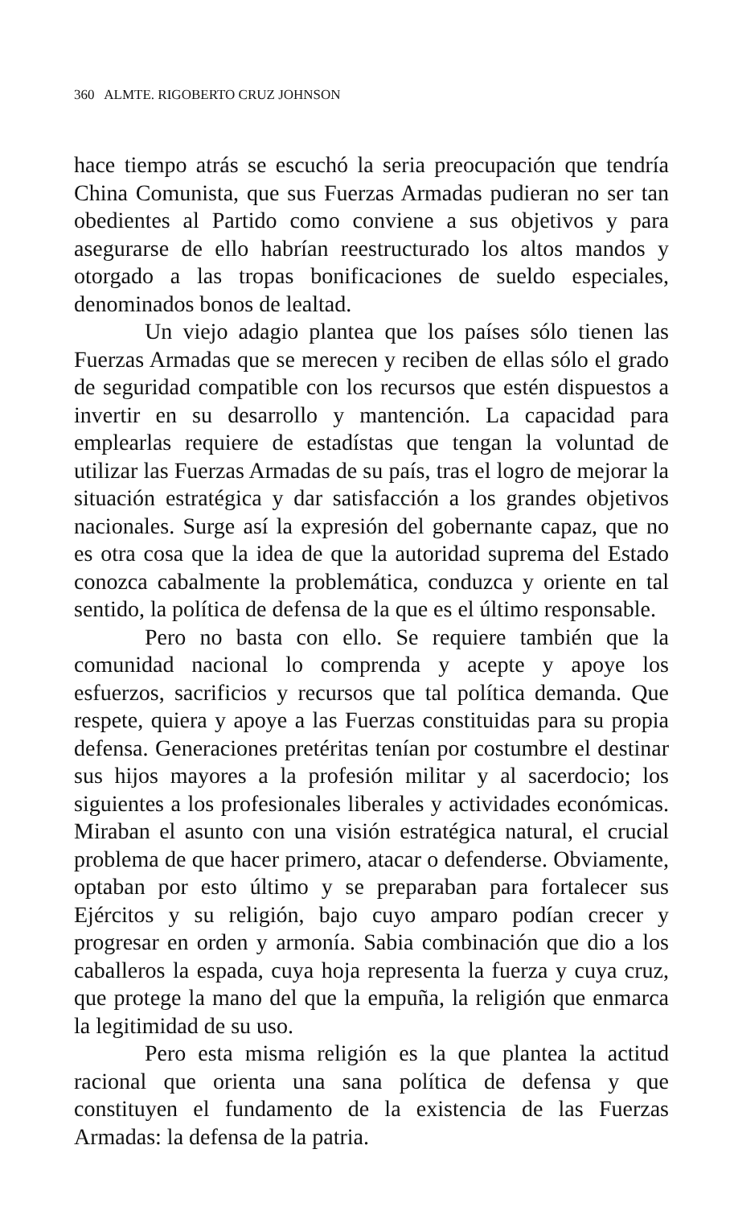360 ALMTE. RIGOBERTO CRUZ JOHNSON
hace tiempo atrás se escuchó la seria preocupación que tendría China Comunista, que sus Fuerzas Armadas pudieran no ser tan obedientes al Partido como conviene a sus objetivos y para asegurarse de ello habrían reestructurado los altos mandos y otorgado a las tropas bonificaciones de sueldo especiales, denominados bonos de lealtad.
Un viejo adagio plantea que los países sólo tienen las Fuerzas Armadas que se merecen y reciben de ellas sólo el grado de seguridad compatible con los recursos que estén dispuestos a invertir en su desarrollo y mantención. La capacidad para emplearlas requiere de estadístas que tengan la voluntad de utilizar las Fuerzas Armadas de su país, tras el logro de mejorar la situación estratégica y dar satisfacción a los grandes objetivos nacionales. Surge así la expresión del gobernante capaz, que no es otra cosa que la idea de que la autoridad suprema del Estado conozca cabalmente la problemática, conduzca y oriente en tal sentido, la política de defensa de la que es el último responsable.
Pero no basta con ello. Se requiere también que la comunidad nacional lo comprenda y acepte y apoye los esfuerzos, sacrificios y recursos que tal política demanda. Que respete, quiera y apoye a las Fuerzas constituidas para su propia defensa. Generaciones pretéritas tenían por costumbre el destinar sus hijos mayores a la profesión militar y al sacerdocio; los siguientes a los profesionales liberales y actividades económicas. Miraban el asunto con una visión estratégica natural, el crucial problema de que hacer primero, atacar o defenderse. Obviamente, optaban por esto último y se preparaban para fortalecer sus Ejércitos y su religión, bajo cuyo amparo podían crecer y progresar en orden y armonía. Sabia combinación que dio a los caballeros la espada, cuya hoja representa la fuerza y cuya cruz, que protege la mano del que la empuña, la religión que enmarca la legitimidad de su uso.
Pero esta misma religión es la que plantea la actitud racional que orienta una sana política de defensa y que constituyen el fundamento de la existencia de las Fuerzas Armadas: la defensa de la patria.